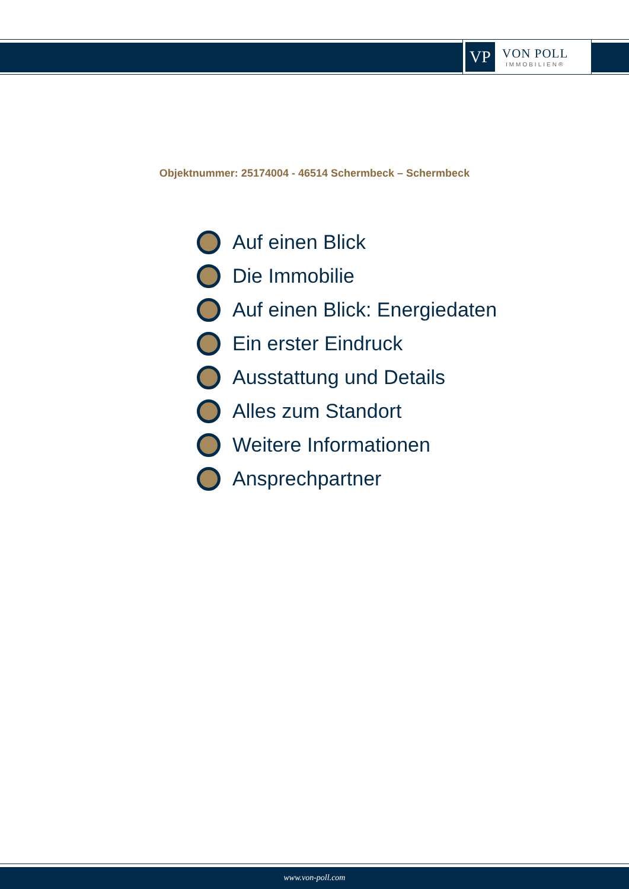VP
VON POLL
IMMOBILIEN®
Objektnummer: 25174004 - 46514 Schermbeck – Schermbeck
Auf einen Blick
Die Immobilie
Auf einen Blick: Energiedaten
Ein erster Eindruck
Ausstattung und Details
Alles zum Standort
Weitere Informationen
Ansprechpartner
www.von-poll.com